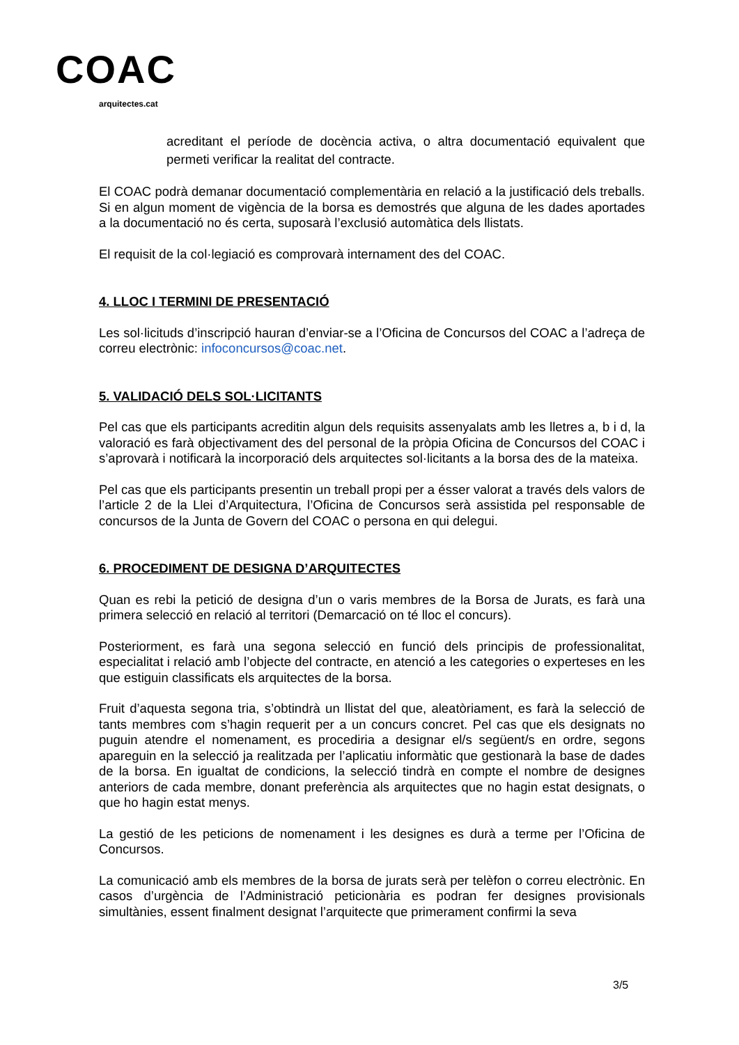COAC
arquitectes.cat
acreditant el període de docència activa, o altra documentació equivalent que permeti verificar la realitat del contracte.
El COAC podrà demanar documentació complementària en relació a la justificació dels treballs. Si en algun moment de vigència de la borsa es demostrés que alguna de les dades aportades a la documentació no és certa, suposarà l’exclusió automàtica dels llistats.
El requisit de la col·legiació es comprovarà internament des del COAC.
4. LLOC I TERMINI DE PRESENTACIÓ
Les sol·licituds d’inscripció hauran d’enviar-se a l’Oficina de Concursos del COAC a l’adreça de correu electrònic: infoconcursos@coac.net.
5. VALIDACIÓ DELS SOL·LICITANTS
Pel cas que els participants acreditin algun dels requisits assenyalats amb les lletres a, b i d, la valoració es farà objectivament des del personal de la pròpia Oficina de Concursos del COAC i s’aprovarà i notificarà la incorporació dels arquitectes sol·licitants a la borsa des de la mateixa.
Pel cas que els participants presentin un treball propi per a ésser valorat a través dels valors de l’article 2 de la Llei d’Arquitectura, l’Oficina de Concursos serà assistida pel responsable de concursos de la Junta de Govern del COAC o persona en qui delegui.
6. PROCEDIMENT DE DESIGNA D’ARQUITECTES
Quan es rebi la petició de designa d’un o varis membres de la Borsa de Jurats, es farà una primera selecció en relació al territori (Demarcació on té lloc el concurs).
Posteriorment, es farà una segona selecció en funció dels principis de professionalitat, especialitat i relació amb l’objecte del contracte, en atenció a les categories o experteses en les que estiguin classificats els arquitectes de la borsa.
Fruit d’aquesta segona tria, s’obtindrà un llistat del que, aleatòriament, es farà la selecció de tants membres com s’hagin requerit per a un concurs concret. Pel cas que els designats no puguin atendre el nomenament, es procediria a designar el/s següent/s en ordre, segons apareguin en la selecció ja realitzada per l’aplicatiu informàtic que gestionarà la base de dades de la borsa. En igualtat de condicions, la selecció tindrà en compte el nombre de designes anteriors de cada membre, donant preferència als arquitectes que no hagin estat designats, o que ho hagin estat menys.
La gestió de les peticions de nomenament i les designes es durà a terme per l’Oficina de Concursos.
La comunicació amb els membres de la borsa de jurats serà per telèfon o correu electrònic. En casos d’urgència de l’Administració peticionària es podran fer designes provisionals simultànies, essent finalment designat l’arquitecte que primerament confirmi la seva
3/5